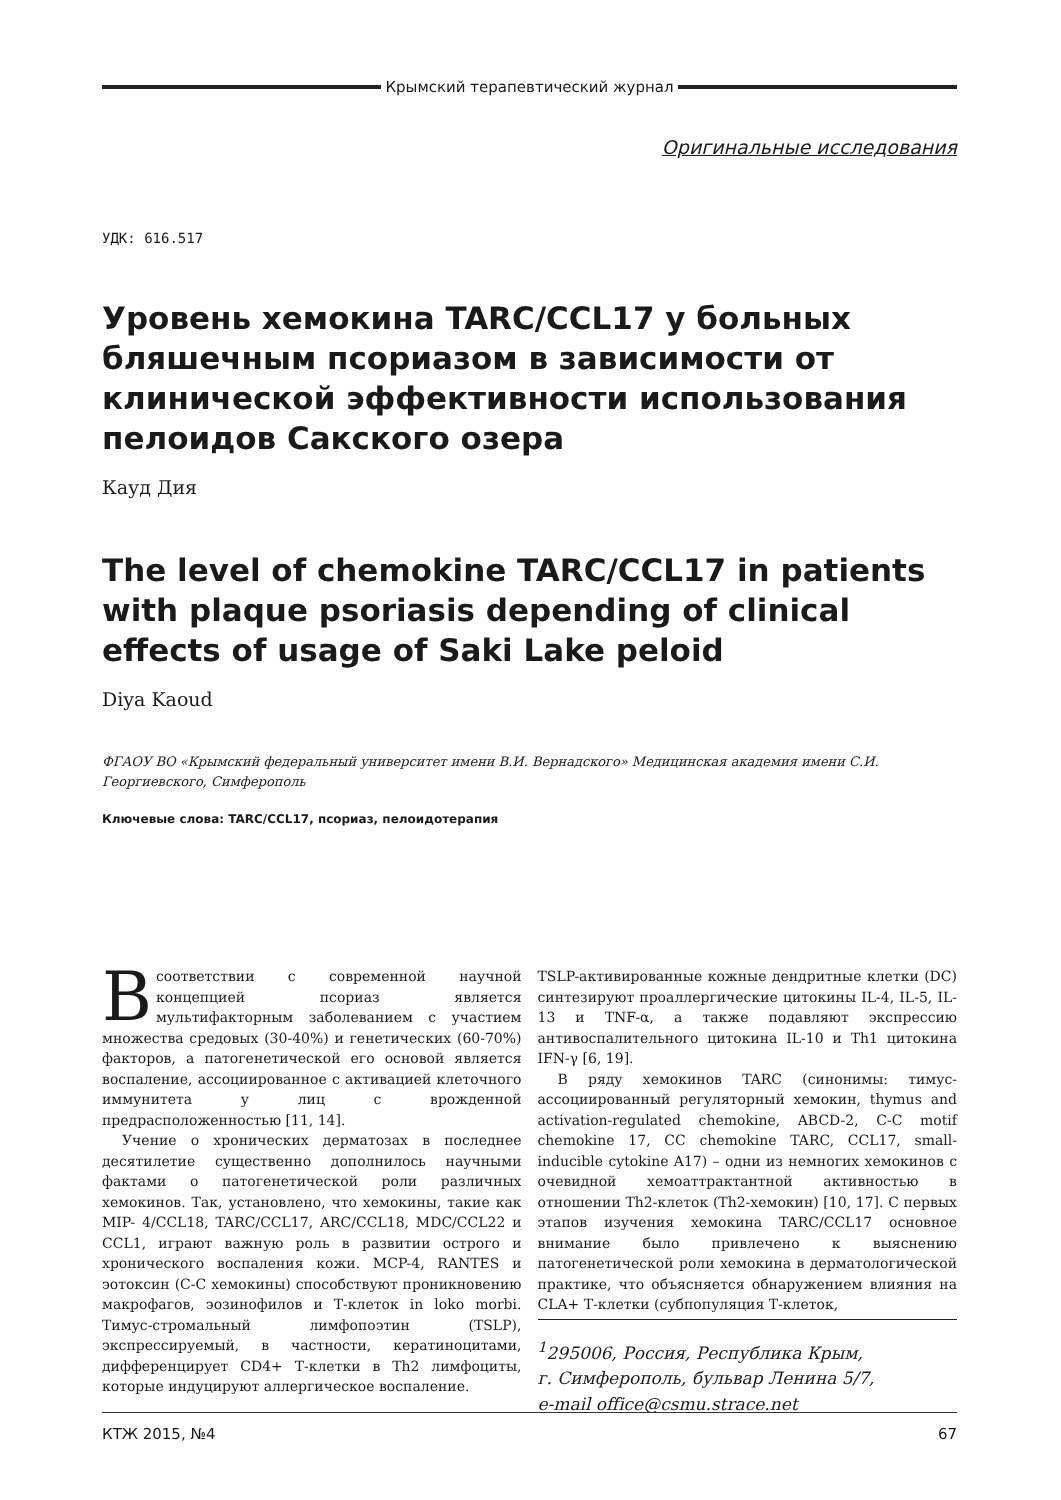Крымский терапевтический журнал
Оригинальные исследования
УДК: 616.517
Уровень хемокина TARC/CCL17 у больных бляшечным псориазом в зависимости от клинической эффективности использования пелоидов Сакского озера
Кауд Дия
The level of chemokine TARC/CCL17 in patients with plaque psoriasis depending of clinical effects of usage of Saki Lake peloid
Diya Kaoud
ФГАОУ ВО «Крымский федеральный университет имени В.И. Вернадского» Медицинская академия имени С.И. Георгиевского, Симферополь
Ключевые слова: TARC/CCL17, псориаз, пелоидотерапия
Всоответствии с современной научной концепцией псориаз является мультифакторным заболеванием с участием множества средовых (30-40%) и генетических (60-70%) факторов, а патогенетической его основой является воспаление, ассоциированное с активацией клеточного иммунитета у лиц с врожденной предрасположенностью [11, 14].
Учение о хронических дерматозах в последнее десятилетие существенно дополнилось научными фактами о патогенетической роли различных хемокинов. Так, установлено, что хемокины, такие как MIP- 4/CCL18, TARC/CCL17, ARC/CCL18, MDC/CCL22 и CCL1, играют важную роль в развитии острого и хронического воспаления кожи. MCP-4, RANTES и эотоксин (C-C хемокины) способствуют проникновению макрофагов, эозинофилов и Т-клеток in loko morbi. Тимус-стромальный лимфопоэтин (TSLP), экспрессируемый, в частности, кератиноцитами, дифференцирует CD4+ Т-клетки в Th2 лимфоциты, которые индуцируют аллергическое воспаление.
TSLP-активированные кожные дендритные клетки (DC) синтезируют проаллергические цитокины IL-4, IL-5, IL-13 и TNF-α, а также подавляют экспрессию антивоспалительного цитокина IL-10 и Th1 цитокина IFN-γ [6, 19].
В ряду хемокинов TARC (синонимы: тимус-ассоциированный регуляторный хемокин, thymus and activation-regulated chemokine, ABCD-2, C-C motif chemokine 17, CC chemokine TARC, CCL17, small-inducible cytokine A17) – одни из немногих хемокинов с очевидной хемоаттрактантной активностью в отношении Th2-клеток (Th2-хемокин) [10, 17]. С первых этапов изучения хемокина TARC/CCL17 основное внимание было привлечено к выяснению патогенетической роли хемокина в дерматологической практике, что объясняется обнаружением влияния на CLA+ Т-клетки (субпопуляция Т-клеток,
<sup>1</sup> 295006, Россия, Республика Крым,
г. Симферополь, бульвар Ленина 5/7,
e-mail office@csmu.strace.net
КТЖ 2015, №4 67